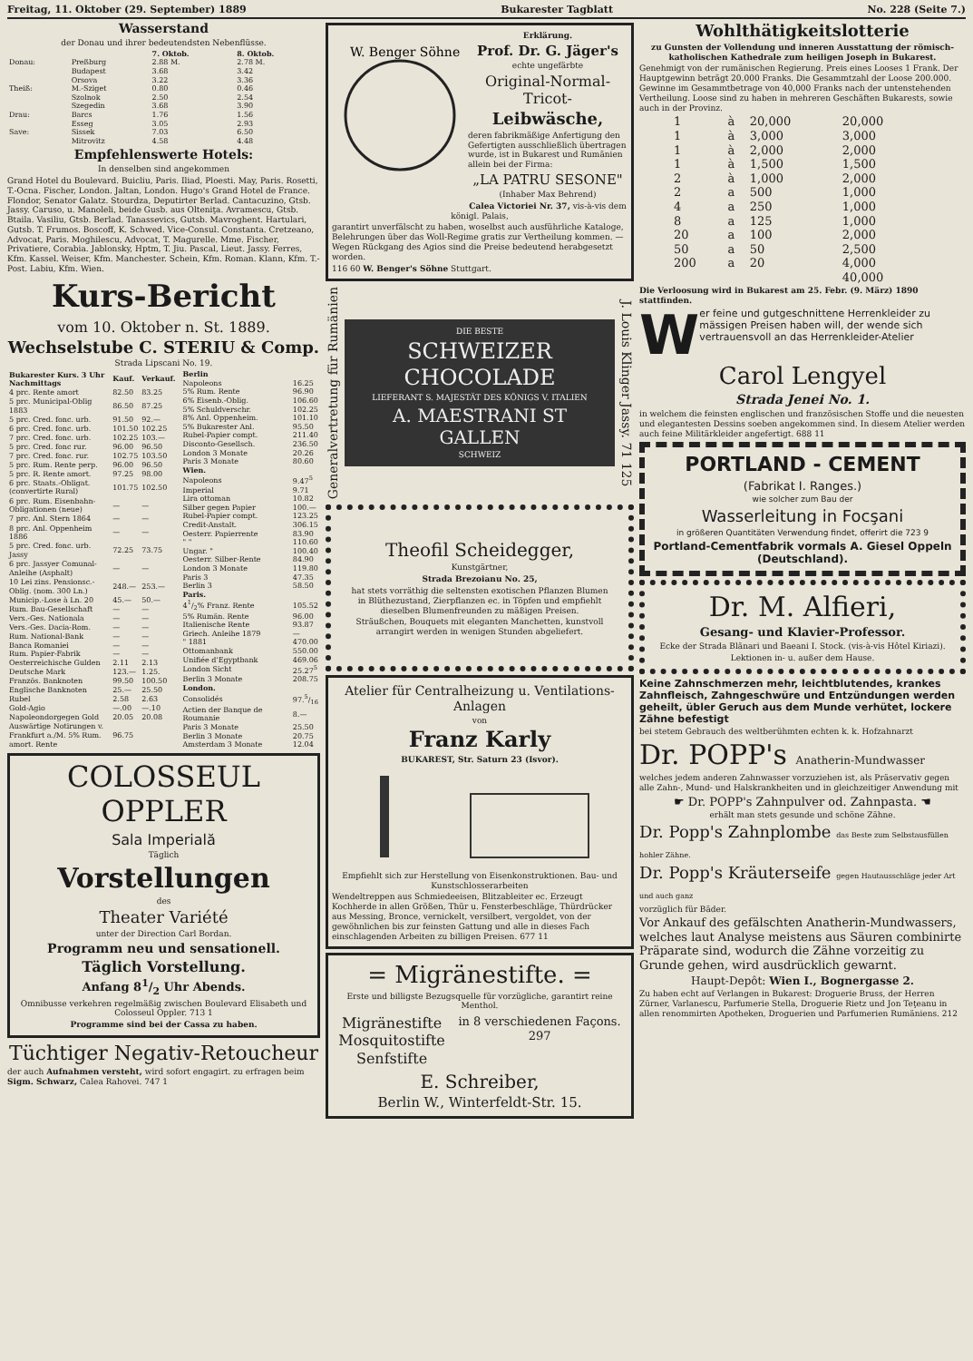Freitag, 11. Oktober (29. September) 1889 Bukarester Tagblatt No. 228 (Seite 7.)
Wasserstand
der Donau und ihrer bedeutendsten Nebenflüsse.
| | | 7. Oktob. | 8. Oktob. |
| --- | --- | --- | --- |
| Donau: | Preßburg | 2.88 M. | 2.78 M. |
| | Budapest | 3.68 | 3.42 |
| | Orsova | 3.22 | 3.36 |
| Theiß: | M.-Sziget | 0.80 | 0.46 |
| | Szolnok | 2.50 | 2.54 |
| | Szegedin | 3.68 | 3.90 |
| Drau: | Barcs | 1.76 | 1.56 |
| | Esseg | 3.05 | 2.93 |
| Save: | Sissek | 7.03 | 6.50 |
| | Mitrovitz | 4.58 | 4.48 |
Empfehlenswerte Hotels:
In denselben sind angekommen
Grand Hotel du Boulevard. Buicliu, Paris. Iliad, Ploesti. May, Paris. Rosetti, T.-Ocna. Fischer, London. Jaltan, London. Hugo's Grand Hotel de France. Flondor, Senator Galatz. Stourdza, Deputirter Berlad. Cantacuzino, Gtsb. Jassy. Caruso, u. Manoleli, beide Gusb. aus Olteniţa. Avramescu, Gtsb. Btaila. Vasiliu, Gtsb. Berlad. Tanassevics, Gutsb. Mavroghent. Hartulari, Gutsb. T. Frumos. Boscoff, K. Schwed. Vice-Consul. Constanta. Cretzeano, Advocat, Paris. Moghilescu, Advocat, T. Magurelle. Mme. Fischer, Privatiere, Corabia. Jablonsky, Hptm, T. Jiu. Pascal, Lieut. Jassy. Ferres, Kfm. Kassel. Weiser, Kfm. Manchester. Schein, Kfm. Roman. Klann, Kfm. T.-Post. Labiu, Kfm. Wien.
Kurs-Bericht
vom 10. Oktober n. St. 1889.
Wechselstube C. STERIU & Comp.
Strada Lipscani No. 19.
| Bukarester Kurs. 3 Uhr Nachmittags | Kauf. | Verkauf. |
| --- | --- | --- |
| 4 prc. Rente amort | 82.50 | 83.25 |
| 5 prc. Municipal-Oblig 1883 | 86.50 | 87.25 |
| 5 prc. Cred. fonc. urb. | 91.50 | 92.— |
| 6 prc. Cred. fonc. urb. | 101.50 | 102.25 |
| 7 prc. Cred. fonc. urb. | 102.25 | 103.— |
| 5 prc. Cred. fonc rur. | 96.00 | 96.50 |
| 7 prc. Cred. fonc. rur. | 102.75 | 103.50 |
| 5 prc. Rum. Rente perp. | 96.00 | 96.50 |
| 5 prc. R. Rente amort. | 97.25 | 98.00 |
| 6 prc. Staats.-Obligat. (convertirte Rural) | 101.75 | 102.50 |
| 6 prc. Rum. Eisenbahn-Obligationen (neue) | — | — |
| 7 prc. Anl. Stern 1864 | — | — |
| 8 prc. Anl. Oppenheim 1886 | — | — |
| 5 prc. Cred. fonc. urb. Jassy | 72.25 | 73.75 |
| 6 prc. Jassyer Comunal-Anleihe (Asphalt) | — | — |
| 10 Lei zins. Pensionsc.-Oblig. (nom. 300 Ln.) | 248.— | 253.— |
| Municip.-Lose à Ln. 20 | 45.— | 50.— |
| Rum. Bau-Gesellschaft | — | — |
| Vers.-Ges. Nationala | — | — |
| Vers.-Ges. Dacia-Rom. | — | — |
| Rum. National-Bank | — | — |
| Banca Romaniei | — | — |
| Rum. Papier-Fabrik | — | — |
| Oesterreichische Gulden | 2.11 | 2.13 |
| Deutsche Mark | 123.— | 1.25. |
| Französ. Banknoten | 99.50 | 100.50 |
| Englische Banknoten | 25.— | 25.50 |
| Rubel | 2.58 | 2.63 |
| Gold-Agio | —.00 | —.10 |
| Napoleondorgegen Gold | 20.05 | 20.08 |
| Auswärtige Notirungen v. Frankfurt a./M. 5% Rum. amort. Rente | 96.75 | |
| Berlin | |
| --- | --- |
| Napoleons | 16.25 |
| 5% Rum. Rente | 96.90 |
| 6% Eisenb.-Oblig. | 106.60 |
| 5% Schuldverschr. | 102.25 |
| 8% Anl. Oppenheim. | 101.10 |
| 5% Bukarester Anl. | 95.50 |
| Rubel-Papier compt. | 211.40 |
| Disconto-Gesellsch. | 236.50 |
| London 3 Monate | 20.26 |
| Paris 3 Monate | 80.60 |
| Wien. | |
| Napoleons | 9.47<sup>5</sup> |
| Imperial | 9.71 |
| Lira ottoman | 10.82 |
| Silber gegen Papier | 100.— |
| Rubel-Papier compt. | 123.25 |
| Credit-Anstalt. | 306.15 |
| Oesterr. Papierrente | 83.90 |
| " " | 110.60 |
| Ungar. " | 100.40 |
| Oesterr. Silber-Rente | 84.90 |
| London 3 Monate | 119.80 |
| Paris 3 | 47.35 |
| Berlin 3 | 58.50 |
| Paris. | |
| 41/2% Franz. Rente | 105.52 |
| 5% Rumän. Rente | 96.00 |
| Italienische Rente | 93.87 |
| Griech. Anleihe 1879 | — |
| " 1881 | 470.00 |
| Ottomanbank | 550.00 |
| Unifiée d'Egyptbank | 469.06 |
| London Sicht | 25.27<sup>5</sup> |
| Berlin 3 Monate | 208.75 |
| London. | |
| Consolidés | 97.5/16 |
| Actien der Banque de Roumanie | 8.— |
| Paris 3 Monate | 25.50 |
| Berlin 3 Monate | 20.75 |
| Amsterdam 3 Monate | 12.04 |
COLOSSEUL OPPLER
Sala Imperială
Täglich
Vorstellungen
des
Theater Variété
unter der Direction Carl Bordan.
Programm neu und sensationell.
Täglich Vorstellung.
Anfang 81/2 Uhr Abends.
Omnibusse verkehren regelmäßig zwischen Boulevard Elisabeth und Colosseul Oppler. 713 1
Programme sind bei der Cassa zu haben.
Tüchtiger Negativ-Retoucheur
der auch Aufnahmen versteht, wird sofort engagirt. zu erfragen beim Sigm. Schwarz, Calea Rahovei. 747 1
W. Benger Söhne
Erklärung.
Prof. Dr. G. Jäger's
echte ungefärbte
Original-Normal-Tricot-
Leibwäsche,
deren fabrikmäßige Anfertigung den Gefertigten ausschließlich übertragen wurde, ist in Bukarest und Rumänien allein bei der Firma:
„LA PATRU SESONE"
(Inhaber Max Behrend)
Calea Victoriei Nr. 37, vis-à-vis dem königl. Palais,
garantirt unverfälscht zu haben, woselbst auch ausführliche Kataloge, Belehrungen über das Woll-Regime gratis zur Vertheilung kommen. — Wegen Rückgang des Agios sind die Preise bedeutend herabgesetzt worden.
116 60 W. Benger's Söhne Stuttgart.
Generalvertretung für Rumänien
DIE BESTE
SCHWEIZER CHOCOLADE
LIEFERANT S. MAJESTÄT DES KÖNIGS V. ITALIEN
A. MAESTRANI ST GALLEN
SCHWEIZ
J. Louis Klinger Jassy. 71 125
Theofil Scheidegger,
Kunstgärtner,
Strada Brezoianu No. 25,
hat stets vorräthig die seltensten exotischen Pflanzen Blumen in Blüthezustand, Zierpflanzen ec. in Töpfen und empfiehlt dieselben Blumenfreunden zu mäßigen Preisen.
Sträußchen, Bouquets mit eleganten Manchetten, kunstvoll arrangirt werden in wenigen Stunden abgeliefert.
Atelier für Centralheizung u. Ventilations-Anlagen
von
Franz Karly
BUKAREST, Str. Saturn 23 (Isvor).
Empfiehlt sich zur Herstellung von Eisenkonstruktionen. Bau- und Kunstschlosserarbeiten
Wendeltreppen aus Schmiedeeisen, Blitzableiter ec. Erzeugt Kochherde in allen Größen, Thür u. Fensterbeschläge, Thürdrücker aus Messing, Bronce, vernickelt, versilbert, vergoldet, von der gewöhnlichen bis zur feinsten Gattung und alle in dieses Fach einschlagenden Arbeiten zu billigen Preisen. 677 11
= Migränestifte. =
Erste und billigste Bezugsquelle für vorzügliche, garantirt reine Menthol.
Migränestifte
Mosquitostifte
Senfstifte
in 8 verschiedenen Façons.
297
E. Schreiber,
Berlin W., Winterfeldt-Str. 15.
Wohlthätigkeitslotterie
zu Gunsten der Vollendung und inneren Ausstattung der römisch-katholischen Kathedrale zum heiligen Joseph in Bukarest.
Genehmigt von der rumänischen Regierung. Preis eines Looses 1 Frank. Der Hauptgewinn beträgt 20.000 Franks. Die Gesammtzahl der Loose 200.000. Gewinne im Gesammtbetrage von 40,000 Franks nach der untenstehenden Vertheilung. Loose sind zu haben in mehreren Geschäften Bukarests, sowie auch in der Provinz.
| 1 | à | 20,000 | 20,000 |
| 1 | à | 3,000 | 3,000 |
| 1 | à | 2,000 | 2,000 |
| 1 | à | 1,500 | 1,500 |
| 2 | à | 1,000 | 2,000 |
| 2 | a | 500 | 1,000 |
| 4 | a | 250 | 1,000 |
| 8 | a | 125 | 1,000 |
| 20 | a | 100 | 2,000 |
| 50 | a | 50 | 2,500 |
| 200 | a | 20 | 4,000 |
| | | | 40,000 |
Die Verloosung wird in Bukarest am 25. Febr. (9. März) 1890 stattfinden.
Wer feine und gutgeschnittene Herrenkleider zu mässigen Preisen haben will, der wende sich vertrauensvoll an das Herrenkleider-Atelier
Carol Lengyel
Strada Jenei No. 1.
in welchem die feinsten englischen und französischen Stoffe und die neuesten und elegantesten Dessins soeben angekommen sind. In diesem Atelier werden auch feine Militärkleider angefertigt. 688 11
PORTLAND - CEMENT
(Fabrikat I. Ranges.)
wie solcher zum Bau der
Wasserleitung in Focşani
in größeren Quantitäten Verwendung findet, offerirt die 723 9
Portland-Cementfabrik vormals A. Giesel Oppeln (Deutschland).
Dr. M. Alfieri,
Gesang- und Klavier-Professor.
Ecke der Strada Blănari und Baeani I. Stock. (vis-à-vis Hôtel Kiriazi).
Lektionen in- u. außer dem Hause.
Keine Zahnschmerzen mehr, leichtblutendes, krankes Zahnfleisch, Zahngeschwüre und Entzündungen werden geheilt, übler Geruch aus dem Munde verhütet, lockere Zähne befestigt
bei stetem Gebrauch des weltberühmten echten k. k. Hofzahnarzt
Dr. POPP's Anatherin-Mundwasser
welches jedem anderen Zahnwasser vorzuziehen ist, als Präservativ gegen alle Zahn-, Mund- und Halskrankheiten und in gleichzeitiger Anwendung mit
☛ Dr. POPP's Zahnpulver od. Zahnpasta. ☚
erhält man stets gesunde und schöne Zähne.
Dr. Popp's Zahnplombe das Beste zum Selbstausfüllen hohler Zähne.
Dr. Popp's Kräuterseife gegen Hautausschläge jeder Art und auch ganz
vorzüglich für Bäder.
Vor Ankauf des gefälschten Anatherin-Mundwassers, welches laut Analyse meistens aus Säuren combinirte Präparate sind, wodurch die Zähne vorzeitig zu Grunde gehen, wird ausdrücklich gewarnt.
Haupt-Depôt: Wien I., Bognergasse 2.
Zu haben echt auf Verlangen in Bukarest: Droguerie Bruss, der Herren Zürner, Varlanescu, Parfumerie Stella, Droguerie Rietz und Jon Teţeanu in allen renommirten Apotheken, Droguerien und Parfumerien Rumäniens. 212